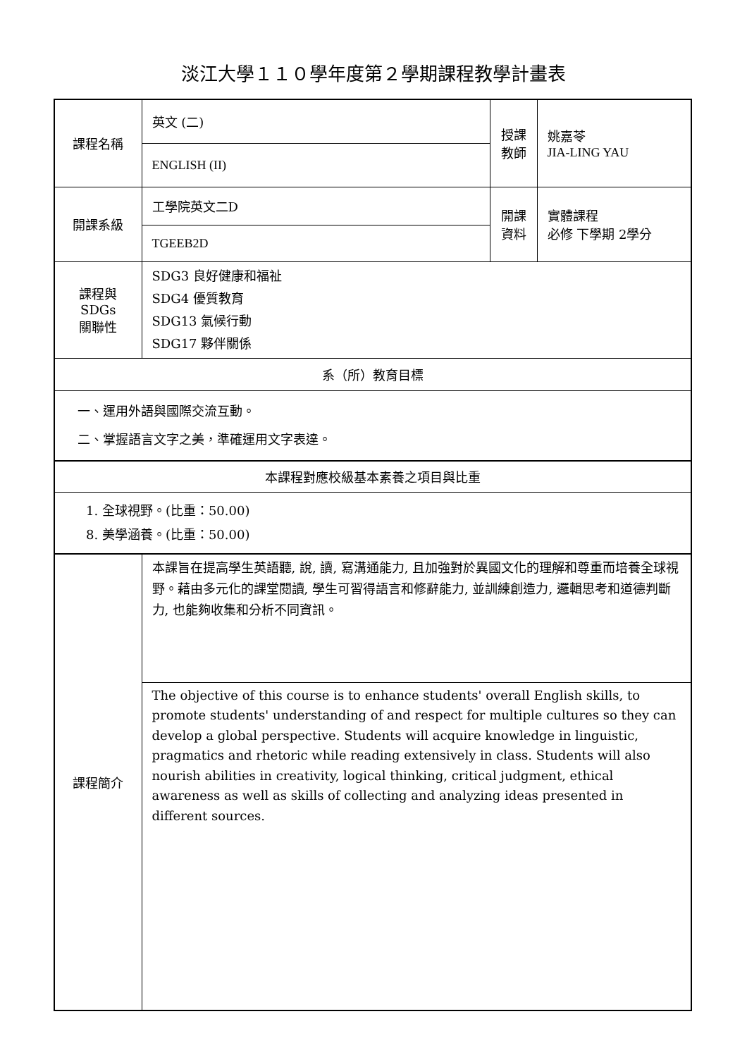淡江大學１１０學年度第２學期課程教學計畫表
| 課程名稱 | 英文 (二) | 授課 教師 | 姚嘉苓 JIA-LING YAU |
| | ENGLISH (II) | | |
| 開課系級 | 工學院英文二D | 開課 資料 | 實體課程 必修 下學期 2學分 |
| | TGEEB2D | | |
| 課程與SDGs 關聯性 | SDG3 良好健康和福祉 SDG4 優質教育 SDG13 氣候行動 SDG17 夥伴關係 | | |
| 系（所）教育目標 | | | |
| 一、運用外語與國際交流互動。 二、掌握語言文字之美，準確運用文字表達。 | | | |
| 本課程對應校級基本素養之項目與比重 | | | |
| 1. 全球視野。(比重：50.00) 8. 美學涵養。(比重：50.00) | | | |
| 課程簡介 | 本課旨在提高學生英語聽, 說, 讀, 寫溝通能力, 且加強對於異國文化的理解和尊重而培養全球視野。藉由多元化的課堂閱讀, 學生可習得語言和修辭能力, 並訓練創造力, 邏輯思考和道德判斷力, 也能夠收集和分析不同資訊。 | | |
| | The objective of this course is to enhance students' overall English skills, to promote students' understanding of and respect for multiple cultures so they can develop a global perspective. Students will acquire knowledge in linguistic, pragmatics and rhetoric while reading extensively in class. Students will also nourish abilities in creativity, logical thinking, critical judgment, ethical awareness as well as skills of collecting and analyzing ideas presented in different sources. | | |